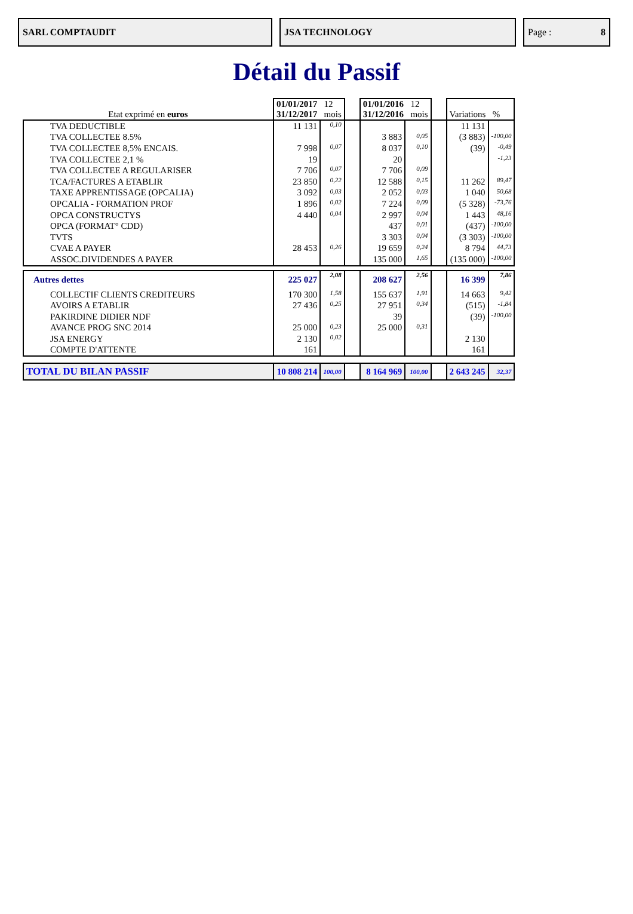SARL COMPTAUDIT JSA TECHNOLOGY Page : 8
Détail du Passif
| Etat exprimé en euros | 01/01/2017 12 31/12/2017 mois | | | 01/01/2016 12 31/12/2016 mois | | | Variations % | |
| TVA DEDUCTIBLE | 11 131 | 0,10 | | | | | 11 131 | |
| TVA COLLECTEE 8.5% | | | | 3 883 | 0,05 | | (3 883) | -100,00 |
| TVA COLLECTEE 8,5% ENCAIS. | 7 998 | 0,07 | | 8 037 | 0,10 | | (39) | -0,49 |
| TVA COLLECTEE 2,1 % | 19 | | | 20 | | | | -1,23 |
| TVA COLLECTEE A REGULARISER | 7 706 | 0,07 | | 7 706 | 0,09 | | | |
| TCA/FACTURES A ETABLIR | 23 850 | 0,22 | | 12 588 | 0,15 | | 11 262 | 89,47 |
| TAXE APPRENTISSAGE (OPCALIA) | 3 092 | 0,03 | | 2 052 | 0,03 | | 1 040 | 50,68 |
| OPCALIA - FORMATION PROF | 1 896 | 0,02 | | 7 224 | 0,09 | | (5 328) | -73,76 |
| OPCA CONSTRUCTYS | 4 440 | 0,04 | | 2 997 | 0,04 | | 1 443 | 48,16 |
| OPCA (FORMAT° CDD) | | | | 437 | 0,01 | | (437) | -100,00 |
| TVTS | | | | 3 303 | 0,04 | | (3 303) | -100,00 |
| CVAE A PAYER | 28 453 | 0,26 | | 19 659 | 0,24 | | 8 794 | 44,73 |
| ASSOC.DIVIDENDES A PAYER | | | | 135 000 | 1,65 | | (135 000) | -100,00 |
| Autres dettes | 225 027 | 2,08 | | 208 627 | 2,56 | | 16 399 | 7,86 |
| COLLECTIF CLIENTS CREDITEURS | 170 300 | 1,58 | | 155 637 | 1,91 | | 14 663 | 9,42 |
| AVOIRS A ETABLIR | 27 436 | 0,25 | | 27 951 | 0,34 | | (515) | -1,84 |
| PAKIRDINE DIDIER NDF | | | | 39 | | | (39) | -100,00 |
| AVANCE PROG SNC 2014 | 25 000 | 0,23 | | 25 000 | 0,31 | | | |
| JSA ENERGY | 2 130 | 0,02 | | | | | 2 130 | |
| COMPTE D'ATTENTE | 161 | | | | | | 161 | |
| TOTAL DU BILAN PASSIF | 10 808 214 | 100,00 | | 8 164 969 | 100,00 | | 2 643 245 | 32,37 |